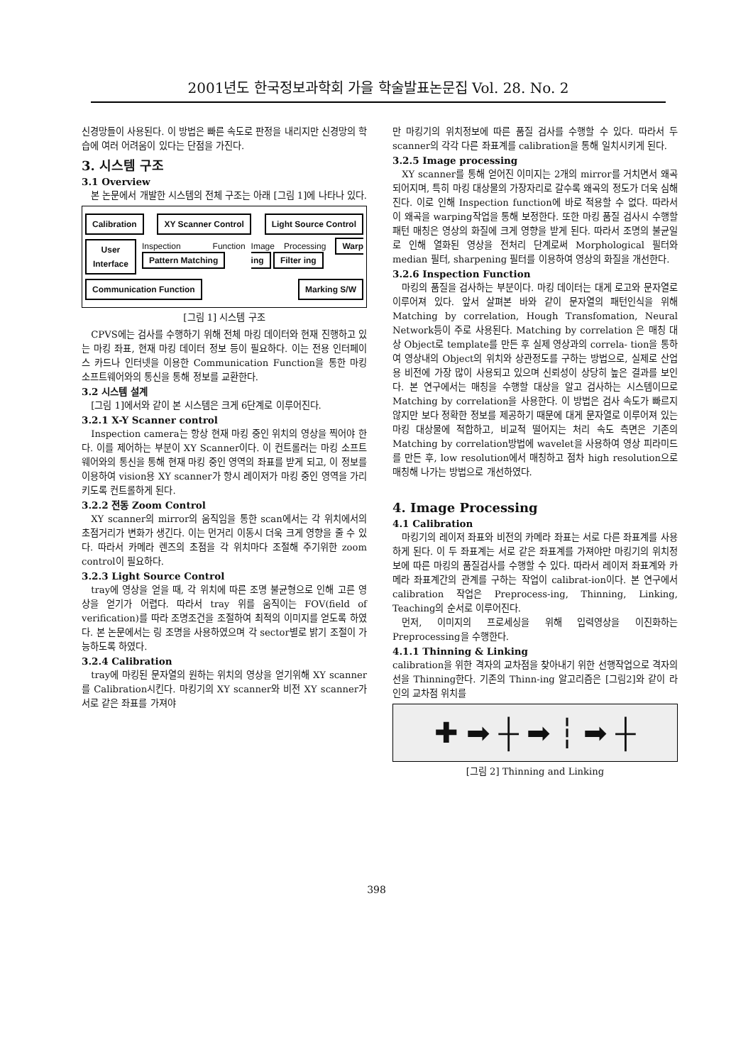2001년도 한국정보과학회 가을 학술발표논문집 Vol. 28. No. 2
신경망들이 사용된다. 이 방법은 빠른 속도로 판정을 내리지만 신경망의 학습에 여러 어려움이 있다는 단점을 가진다.
3. 시스템 구조
3.1 Overview
본 논문에서 개발한 시스템의 전체 구조는 아래 [그림 1]에 나타나 있다.
Calibration XY Scanner Control Light Source Control
User Interface Inspection Function Pattern Matching Image Processing Warp ing Filter ing
Communication Function Marking S/W
[그림 1] 시스템 구조
CPVS에는 검사를 수행하기 위해 전체 마킹 데이터와 현재 진행하고 있는 마킹 좌표, 현재 마킹 데이터 정보 등이 필요하다. 이는 전용 인터페이스 카드나 인터넷을 이용한 Communication Function을 통한 마킹 소프트웨어와의 통신을 통해 정보를 교환한다.
3.2 시스템 설계
[그림 1]에서와 같이 본 시스템은 크게 6단계로 이루어진다.
3.2.1 X-Y Scanner control
Inspection camera는 항상 현재 마킹 중인 위치의 영상을 찍어야 한다. 이를 제어하는 부분이 XY Scanner이다. 이 컨트롤러는 마킹 소프트웨어와의 통신을 통해 현재 마킹 중인 영역의 좌표를 받게 되고, 이 정보를 이용하여 vision용 XY scanner가 항시 레이저가 마킹 중인 영역을 가리키도록 컨트롤하게 된다.
3.2.2 전동 Zoom Control
XY scanner의 mirror의 움직임을 통한 scan에서는 각 위치에서의 초점거리가 변화가 생긴다. 이는 먼거리 이동시 더욱 크게 영향을 줄 수 있다. 따라서 카메라 렌즈의 초점을 각 위치마다 조절해 주기위한 zoom control이 필요하다.
3.2.3 Light Source Control
tray에 영상을 얻을 때, 각 위치에 따른 조명 불균형으로 인해 고른 영상을 얻기가 어렵다. 따라서 tray 위를 움직이는 FOV(field of verification)를 따라 조명조건을 조절하여 최적의 이미지를 얻도록 하였다. 본 논문에서는 링 조명을 사용하였으며 각 sector별로 밝기 조절이 가능하도록 하였다.
3.2.4 Calibration
tray에 마킹된 문자열의 원하는 위치의 영상을 얻기위해 XY scanner를 Calibration시킨다. 마킹기의 XY scanner와 비전 XY scanner가 서로 같은 좌표를 가져야
만 마킹기의 위치정보에 따른 품질 검사를 수행할 수 있다. 따라서 두 scanner의 각각 다른 좌표계를 calibration을 통해 일치시키게 된다.
3.2.5 Image processing
XY scanner를 통해 얻어진 이미지는 2개의 mirror를 거치면서 왜곡되어지며, 특히 마킹 대상물의 가장자리로 갈수록 왜곡의 정도가 더욱 심해진다. 이로 인해 Inspection function에 바로 적용할 수 없다. 따라서 이 왜곡을 warping작업을 통해 보정한다. 또한 마킹 품질 검사시 수행할 패턴 매칭은 영상의 화질에 크게 영향을 받게 된다. 따라서 조명의 불균일로 인해 열화된 영상을 전처리 단계로써 Morphological 필터와 median 필터, sharpening 필터를 이용하여 영상의 화질을 개선한다.
3.2.6 Inspection Function
마킹의 품질을 검사하는 부분이다. 마킹 데이터는 대게 로고와 문자열로 이루어져 있다. 앞서 살펴본 바와 같이 문자열의 패턴인식을 위해 Matching by correlation, Hough Transfomation, Neural Network등이 주로 사용된다. Matching by correlation 은 매칭 대상 Object로 template를 만든 후 실제 영상과의 correla- tion을 통하여 영상내의 Object의 위치와 상관정도를 구하는 방법으로, 실제로 산업용 비전에 가장 많이 사용되고 있으며 신뢰성이 상당히 높은 결과를 보인다. 본 연구에서는 매칭을 수행할 대상을 알고 검사하는 시스템이므로 Matching by correlation을 사용한다. 이 방법은 검사 속도가 빠르지 않지만 보다 정확한 정보를 제공하기 때문에 대게 문자열로 이루어져 있는 마킹 대상물에 적합하고, 비교적 떨어지는 처리 속도 측면은 기존의 Matching by correlation방법에 wavelet을 사용하여 영상 피라미드를 만든 후, low resolution에서 매칭하고 점차 high resolution으로 매칭해 나가는 방법으로 개선하였다.
4. Image Processing
4.1 Calibration
마킹기의 레이저 좌표와 비전의 카메라 좌표는 서로 다른 좌표계를 사용하게 된다. 이 두 좌표계는 서로 같은 좌표계를 가져야만 마킹기의 위치정보에 따른 마킹의 품질검사를 수행할 수 있다. 따라서 레이저 좌표계와 카메라 좌표계간의 관계를 구하는 작업이 calibrat-ion이다. 본 연구에서 calibration 작업은 Preprocess-ing, Thinning, Linking, Teaching의 순서로 이루어진다.
먼저, 이미지의 프로세싱을 위해 입력영상을 이진화하는 Preprocessing을 수행한다.
4.1.1 Thinning & Linking
calibration을 위한 격자의 교차점을 찾아내기 위한 선행작업으로 격자의 선을 Thinning한다. 기존의 Thinn-ing 알고리즘은 [그림2]와 같이 라인의 교차점 위치를
✚ ➡ ┼ ➡ ┆ ➡ ┼
[그림 2] Thinning and Linking
398